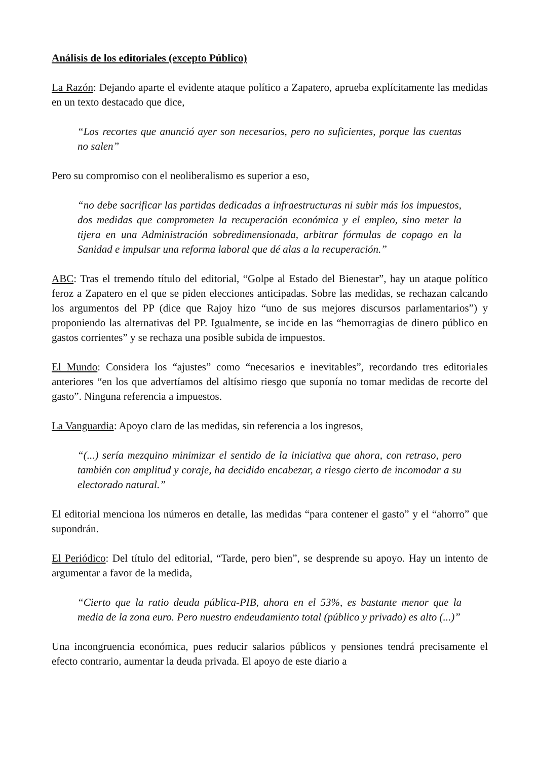Análisis de los editoriales (excepto Público)
La Razón: Dejando aparte el evidente ataque político a Zapatero, aprueba explícitamente las medidas en un texto destacado que dice,
“Los recortes que anunció ayer son necesarios, pero no suficientes, porque las cuentas no salen”
Pero su compromiso con el neoliberalismo es superior a eso,
“no debe sacrificar las partidas dedicadas a infraestructuras ni subir más los impuestos, dos medidas que comprometen la recuperación económica y el empleo, sino meter la tijera en una Administración sobredimensionada, arbitrar fórmulas de copago en la Sanidad e impulsar una reforma laboral que dé alas a la recuperación.”
ABC: Tras el tremendo título del editorial, “Golpe al Estado del Bienestar”, hay un ataque político feroz a Zapatero en el que se piden elecciones anticipadas. Sobre las medidas, se rechazan calcando los argumentos del PP (dice que Rajoy hizo “uno de sus mejores discursos parlamentarios”) y proponiendo las alternativas del PP. Igualmente, se incide en las “hemorragias de dinero público en gastos corrientes” y se rechaza una posible subida de impuestos.
El Mundo: Considera los “ajustes” como “necesarios e inevitables”, recordando tres editoriales anteriores “en los que advertíamos del altísimo riesgo que suponía no tomar medidas de recorte del gasto”. Ninguna referencia a impuestos.
La Vanguardia: Apoyo claro de las medidas, sin referencia a los ingresos,
“(...) sería mezquino minimizar el sentido de la iniciativa que ahora, con retraso, pero también con amplitud y coraje, ha decidido encabezar, a riesgo cierto de incomodar a su electorado natural.”
El editorial menciona los números en detalle, las medidas “para contener el gasto” y el “ahorro” que supondrán.
El Periódico: Del título del editorial, “Tarde, pero bien”, se desprende su apoyo. Hay un intento de argumentar a favor de la medida,
“Cierto que la ratio deuda pública-PIB, ahora en el 53%, es bastante menor que la media de la zona euro. Pero nuestro endeudamiento total (público y privado) es alto (...)”
Una incongruencia económica, pues reducir salarios públicos y pensiones tendrá precisamente el efecto contrario, aumentar la deuda privada. El apoyo de este diario a